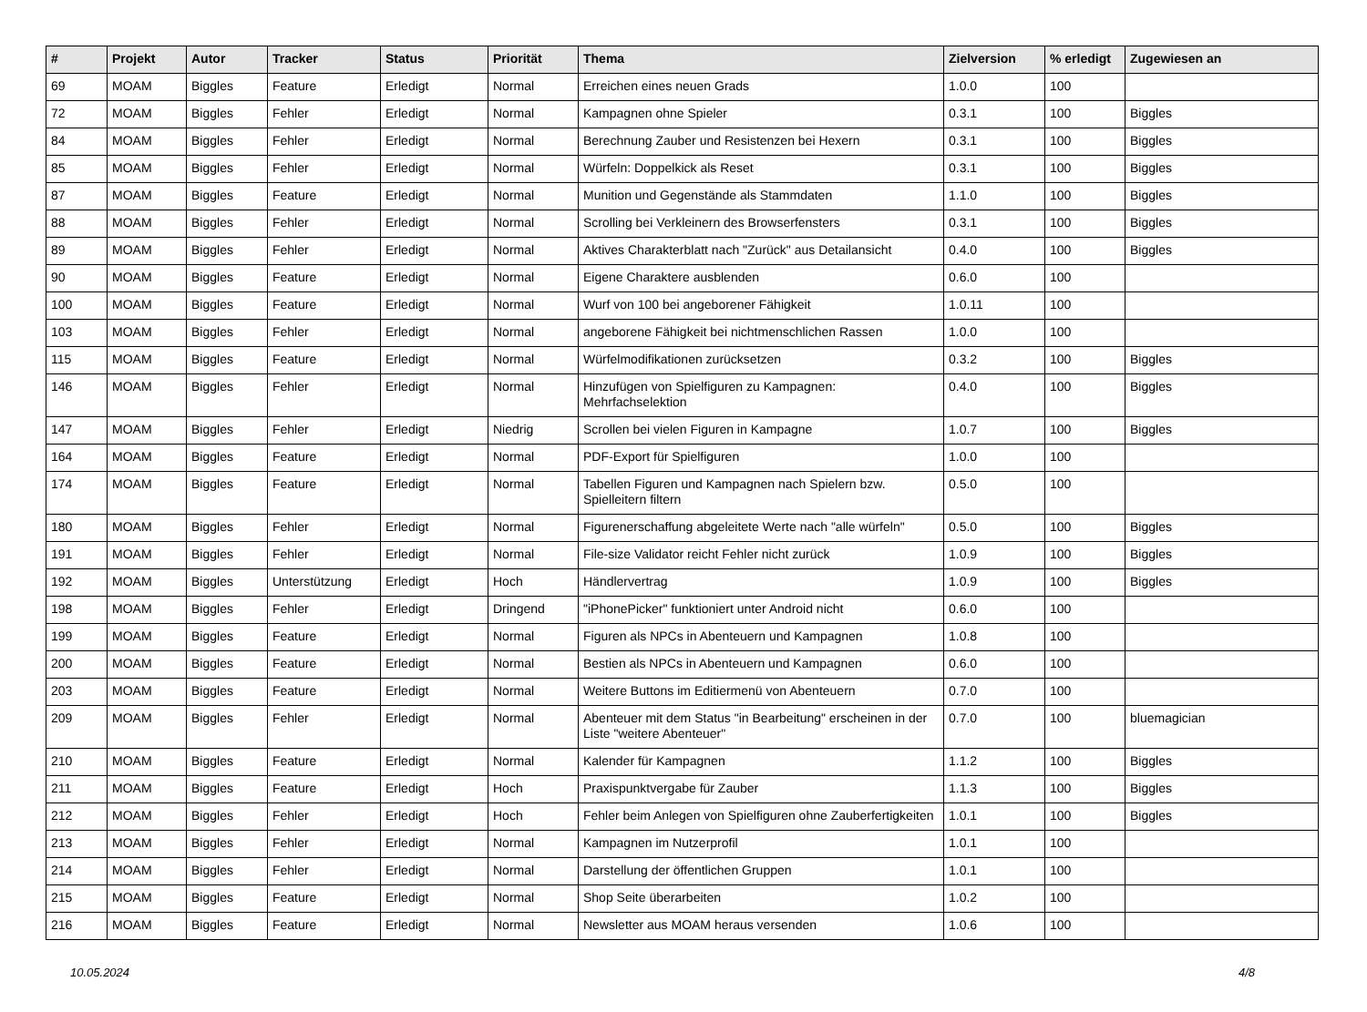| # | Projekt | Autor | Tracker | Status | Priorität | Thema | Zielversion | % erledigt | Zugewiesen an |
| --- | --- | --- | --- | --- | --- | --- | --- | --- | --- |
| 69 | MOAM | Biggles | Feature | Erledigt | Normal | Erreichen eines neuen Grads | 1.0.0 | 100 | |
| 72 | MOAM | Biggles | Fehler | Erledigt | Normal | Kampagnen ohne Spieler | 0.3.1 | 100 | Biggles |
| 84 | MOAM | Biggles | Fehler | Erledigt | Normal | Berechnung Zauber und Resistenzen bei Hexern | 0.3.1 | 100 | Biggles |
| 85 | MOAM | Biggles | Fehler | Erledigt | Normal | Würfeln: Doppelkick als Reset | 0.3.1 | 100 | Biggles |
| 87 | MOAM | Biggles | Feature | Erledigt | Normal | Munition und Gegenstände als Stammdaten | 1.1.0 | 100 | Biggles |
| 88 | MOAM | Biggles | Fehler | Erledigt | Normal | Scrolling bei Verkleinern des Browserfensters | 0.3.1 | 100 | Biggles |
| 89 | MOAM | Biggles | Fehler | Erledigt | Normal | Aktives Charakterblatt nach "Zurück" aus Detailansicht | 0.4.0 | 100 | Biggles |
| 90 | MOAM | Biggles | Feature | Erledigt | Normal | Eigene Charaktere ausblenden | 0.6.0 | 100 | |
| 100 | MOAM | Biggles | Feature | Erledigt | Normal | Wurf von 100 bei angeborener Fähigkeit | 1.0.11 | 100 | |
| 103 | MOAM | Biggles | Fehler | Erledigt | Normal | angeborene Fähigkeit bei nichtmenschlichen Rassen | 1.0.0 | 100 | |
| 115 | MOAM | Biggles | Feature | Erledigt | Normal | Würfelmodifikationen zurücksetzen | 0.3.2 | 100 | Biggles |
| 146 | MOAM | Biggles | Fehler | Erledigt | Normal | Hinzufügen von Spielfiguren zu Kampagnen: Mehrfachselektion | 0.4.0 | 100 | Biggles |
| 147 | MOAM | Biggles | Fehler | Erledigt | Niedrig | Scrollen bei vielen Figuren in Kampagne | 1.0.7 | 100 | Biggles |
| 164 | MOAM | Biggles | Feature | Erledigt | Normal | PDF-Export für Spielfiguren | 1.0.0 | 100 | |
| 174 | MOAM | Biggles | Feature | Erledigt | Normal | Tabellen Figuren und Kampagnen nach Spielern bzw. Spielleitern filtern | 0.5.0 | 100 | |
| 180 | MOAM | Biggles | Fehler | Erledigt | Normal | Figurenerschaffung abgeleitete Werte nach "alle würfeln" | 0.5.0 | 100 | Biggles |
| 191 | MOAM | Biggles | Fehler | Erledigt | Normal | File-size Validator reicht Fehler nicht zurück | 1.0.9 | 100 | Biggles |
| 192 | MOAM | Biggles | Unterstützung | Erledigt | Hoch | Händlervertrag | 1.0.9 | 100 | Biggles |
| 198 | MOAM | Biggles | Fehler | Erledigt | Dringend | "iPhonePicker" funktioniert unter Android nicht | 0.6.0 | 100 | |
| 199 | MOAM | Biggles | Feature | Erledigt | Normal | Figuren als NPCs in Abenteuern und Kampagnen | 1.0.8 | 100 | |
| 200 | MOAM | Biggles | Feature | Erledigt | Normal | Bestien als NPCs in Abenteuern und Kampagnen | 0.6.0 | 100 | |
| 203 | MOAM | Biggles | Feature | Erledigt | Normal | Weitere Buttons im Editiermenü von Abenteuern | 0.7.0 | 100 | |
| 209 | MOAM | Biggles | Fehler | Erledigt | Normal | Abenteuer mit dem Status "in Bearbeitung" erscheinen in der Liste "weitere Abenteuer" | 0.7.0 | 100 | bluemagician |
| 210 | MOAM | Biggles | Feature | Erledigt | Normal | Kalender für Kampagnen | 1.1.2 | 100 | Biggles |
| 211 | MOAM | Biggles | Feature | Erledigt | Hoch | Praxispunktvergabe für Zauber | 1.1.3 | 100 | Biggles |
| 212 | MOAM | Biggles | Fehler | Erledigt | Hoch | Fehler beim Anlegen von Spielfiguren ohne Zauberfertigkeiten | 1.0.1 | 100 | Biggles |
| 213 | MOAM | Biggles | Fehler | Erledigt | Normal | Kampagnen im Nutzerprofil | 1.0.1 | 100 | |
| 214 | MOAM | Biggles | Fehler | Erledigt | Normal | Darstellung der öffentlichen Gruppen | 1.0.1 | 100 | |
| 215 | MOAM | Biggles | Feature | Erledigt | Normal | Shop Seite überarbeiten | 1.0.2 | 100 | |
| 216 | MOAM | Biggles | Feature | Erledigt | Normal | Newsletter aus MOAM heraus versenden | 1.0.6 | 100 | |
10.05.2024 4/8